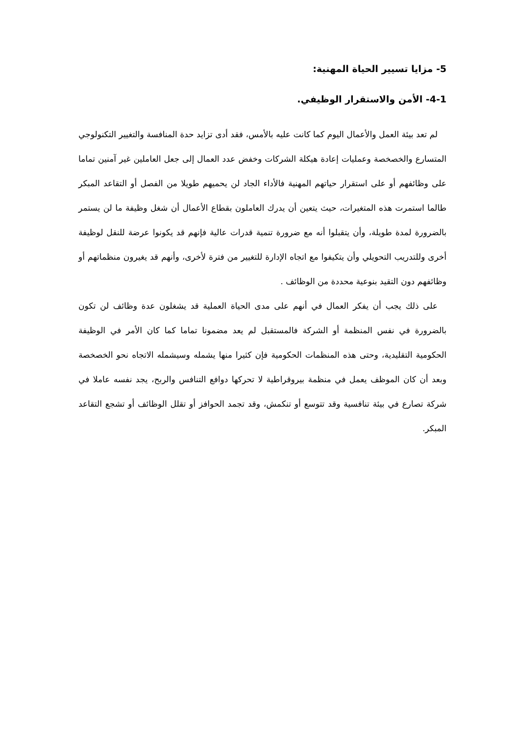5- مزايا تسيير الحياة المهنية:
4-1- الأمن والاستقرار الوظيفي.
لم تعد بيئة العمل والأعمال اليوم كما كانت عليه بالأمس، فقد أدى تزايد حدة المنافسة والتغيير التكنولوجي المتسارع والخصخصة وعمليات إعادة هيكلة الشركات وخفض عدد العمال إلى جعل العاملين غير آمنين تماما على وظائفهم أو على استقرار حياتهم المهنية فالأداء الجاد لن يحميهم طويلا من الفصل أو التقاعد المبكر طالما استمرت هذه المتغيرات، حيث يتعين أن يدرك العاملون بقطاع الأعمال أن شغل وظيفة ما لن يستمر بالضرورة لمدة طويلة، وأن يتقبلوا أنه مع ضرورة تنمية قدرات عالية فإنهم قد يكونوا عرضة للنقل لوظيفة أخرى وللتدريب التحويلي وأن يتكيفوا مع اتجاه الإدارة للتغيير من فترة لأخرى، وأنهم قد يغيرون منظماتهم أو وظائفهم دون التقيد بنوعية محددة من الوظائف .
على ذلك يجب أن يفكر العمال في أنهم على مدى الحياة العملية قد يشغلون عدة وظائف لن تكون بالضرورة في نفس المنظمة أو الشركة فالمستقبل لم يعد مضمونا تماما كما كان الأمر في الوظيفة الحكومية التقليدية، وحتى هذه المنظمات الحكومية فإن كثيرا منها يشمله وسيشمله الاتجاه نحو الخصخصة وبعد أن كان الموظف يعمل في منظمة بيروقراطية لا تحركها دوافع التنافس والربح، يجد نفسه عاملا في شركة تصارع في بيئة تنافسية وقد تتوسع أو تنكمش، وقد تجمد الحوافز أو تقلل الوظائف أو تشجع التقاعد المبكر.